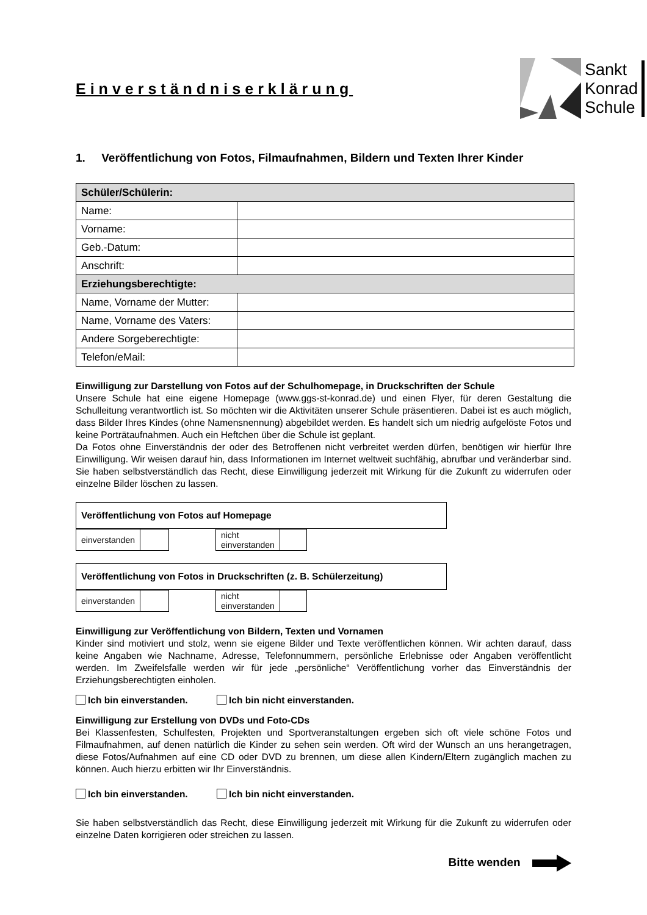Einverständniserklärung
Sankt
Konrad
Schule
1. Veröffentlichung von Fotos, Filmaufnahmen, Bildern und Texten Ihrer Kinder
| Schüler/Schülerin: | |
| --- | --- |
| Name: | |
| Vorname: | |
| Geb.-Datum: | |
| Anschrift: | |
| Erziehungsberechtigte: | |
| Name, Vorname der Mutter: | |
| Name, Vorname des Vaters: | |
| Andere Sorgeberechtigte: | |
| Telefon/eMail: | |
Einwilligung zur Darstellung von Fotos auf der Schulhomepage, in Druckschriften der Schule
Unsere Schule hat eine eigene Homepage (www.ggs-st-konrad.de) und einen Flyer, für deren Gestaltung die Schulleitung verantwortlich ist. So möchten wir die Aktivitäten unserer Schule präsentieren. Dabei ist es auch möglich, dass Bilder Ihres Kindes (ohne Namensnennung) abgebildet werden. Es handelt sich um niedrig aufgelöste Fotos und keine Porträtaufnahmen. Auch ein Heftchen über die Schule ist geplant.
Da Fotos ohne Einverständnis der oder des Betroffenen nicht verbreitet werden dürfen, benötigen wir hierfür Ihre Einwilligung. Wir weisen darauf hin, dass Informationen im Internet weltweit suchfähig, abrufbar und veränderbar sind. Sie haben selbstverständlich das Recht, diese Einwilligung jederzeit mit Wirkung für die Zukunft zu widerrufen oder einzelne Bilder löschen zu lassen.
Veröffentlichung von Fotos auf Homepage
| einverstanden | | | nicht einverstanden | |
Veröffentlichung von Fotos in Druckschriften (z. B. Schülerzeitung)
| einverstanden | | | nicht einverstanden | |
Einwilligung zur Veröffentlichung von Bildern, Texten und Vornamen
Kinder sind motiviert und stolz, wenn sie eigene Bilder und Texte veröffentlichen können. Wir achten darauf, dass keine Angaben wie Nachname, Adresse, Telefonnummern, persönliche Erlebnisse oder Angaben veröffentlicht werden. Im Zweifelsfalle werden wir für jede „persönliche“ Veröffentlichung vorher das Einverständnis der Erziehungsberechtigten einholen.
Ich bin einverstanden. Ich bin nicht einverstanden.
Einwilligung zur Erstellung von DVDs und Foto-CDs
Bei Klassenfesten, Schulfesten, Projekten und Sportveranstaltungen ergeben sich oft viele schöne Fotos und Filmaufnahmen, auf denen natürlich die Kinder zu sehen sein werden. Oft wird der Wunsch an uns herangetragen, diese Fotos/Aufnahmen auf eine CD oder DVD zu brennen, um diese allen Kindern/Eltern zugänglich machen zu können. Auch hierzu erbitten wir Ihr Einverständnis.
Ich bin einverstanden. Ich bin nicht einverstanden.
Sie haben selbstverständlich das Recht, diese Einwilligung jederzeit mit Wirkung für die Zukunft zu widerrufen oder einzelne Daten korrigieren oder streichen zu lassen.
Bitte wenden